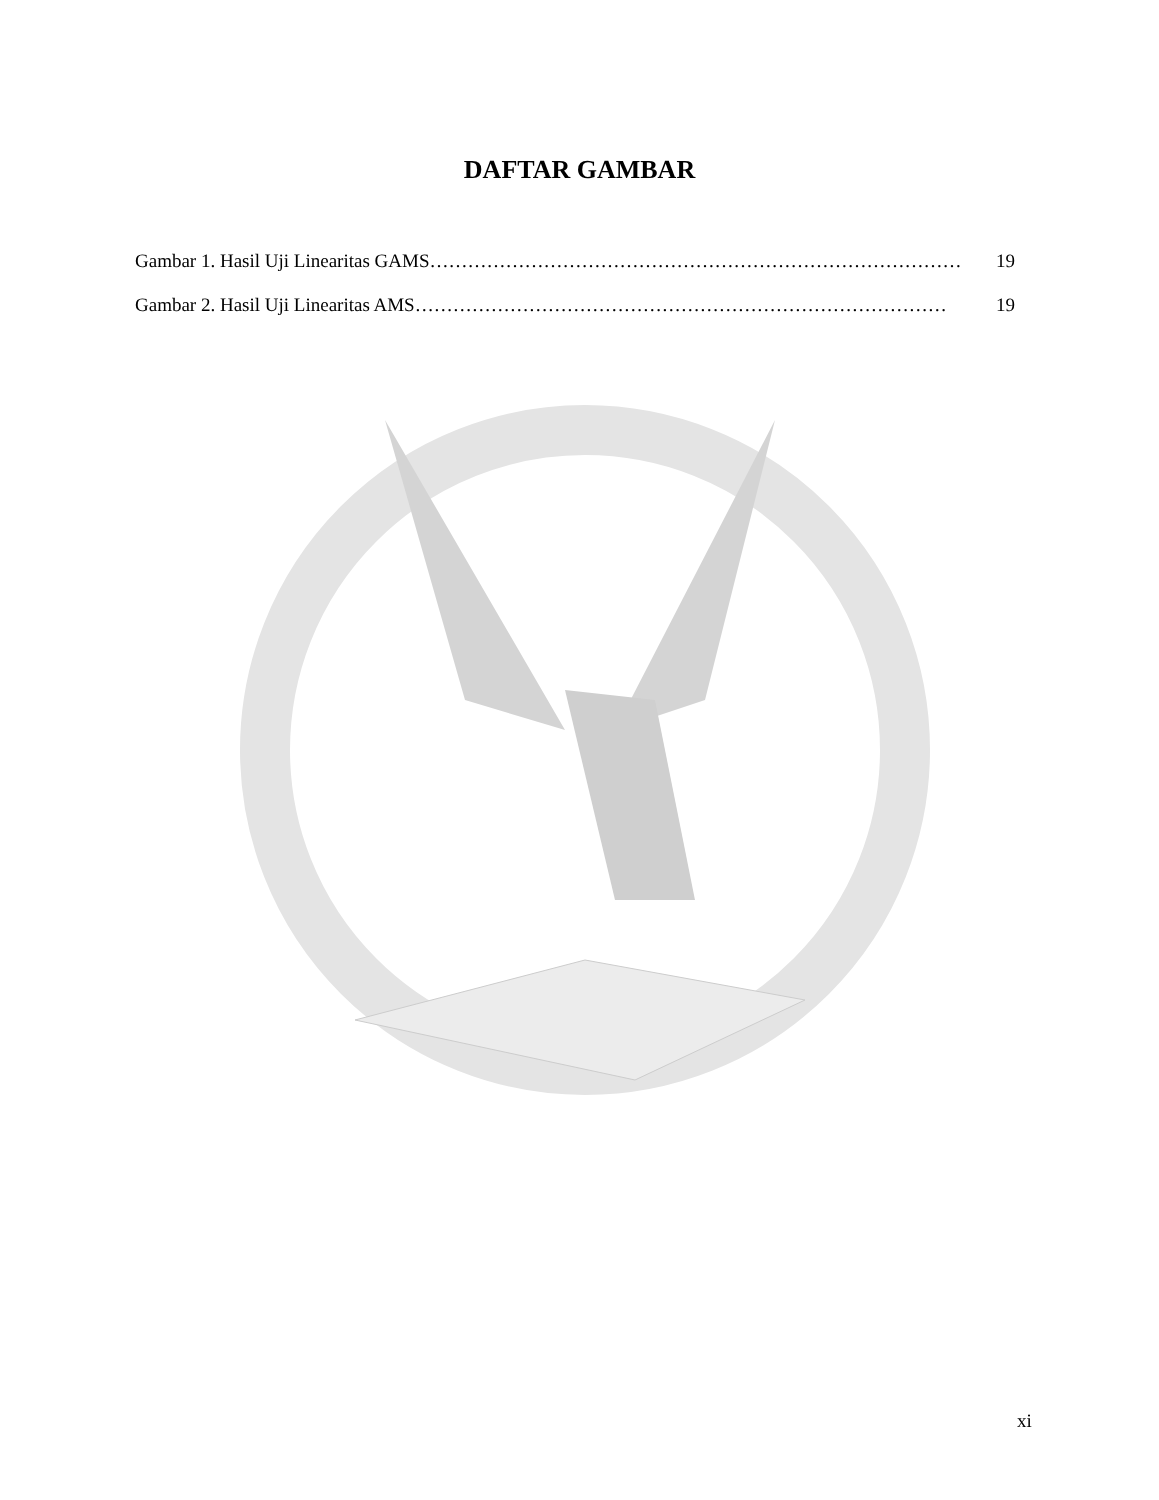DAFTAR GAMBAR
Gambar 1. Hasil Uji Linearitas GAMS ………………………………………………………………………… 19
Gambar 2. Hasil Uji Linearitas AMS ………………………………………………………………………… 19
xi